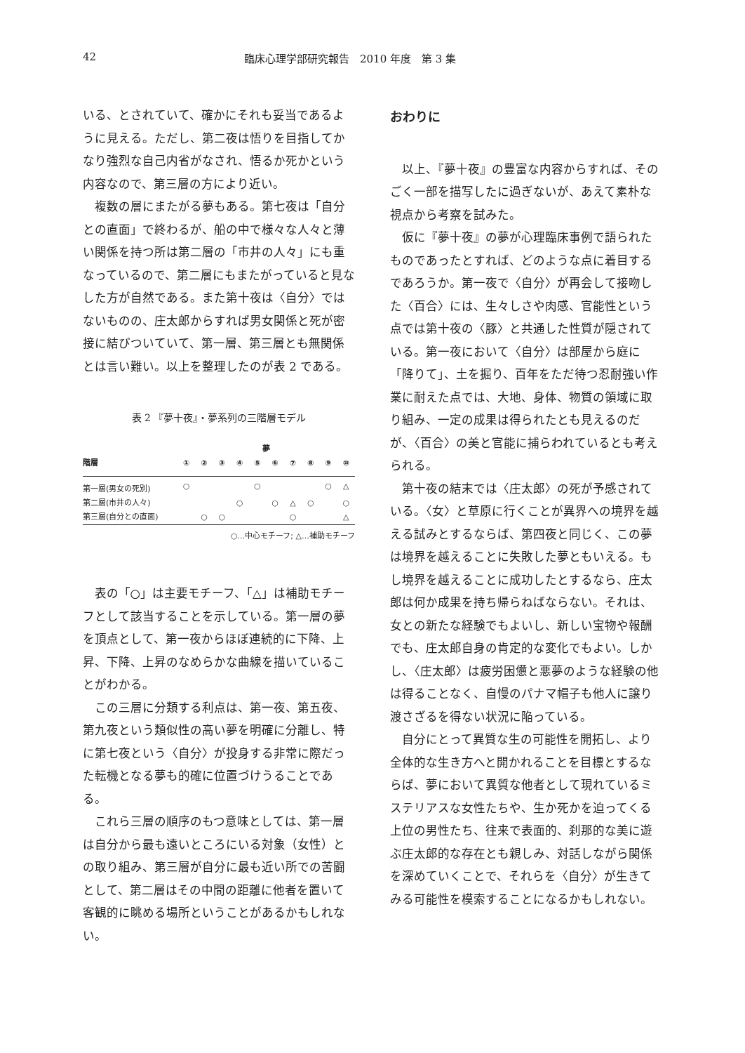42 臨床心理学部研究報告　2010 年度　第 3 集
いる、とされていて、確かにそれも妥当であるように見える。ただし、第二夜は悟りを目指してかなり強烈な自己内省がなされ、悟るか死かという内容なので、第三層の方により近い。
複数の層にまたがる夢もある。第七夜は「自分との直面」で終わるが、船の中で様々な人々と薄い関係を持つ所は第二層の「市井の人々」にも重なっているので、第二層にもまたがっていると見なした方が自然である。また第十夜は〈自分〉ではないものの、庄太郎からすれば男女関係と死が密接に結びついていて、第一層、第三層とも無関係とは言い難い。以上を整理したのが表 2 である。
表 2 『夢十夜』・夢系列の三階層モデル
| | 夢 | | | | | | | | | |
| --- | --- | --- | --- | --- | --- | --- | --- | --- | --- | --- |
| 階層 | ① | ② | ③ | ④ | ⑤ | ⑥ | ⑦ | ⑧ | ⑨ | ⑩ |
| 第一層(男女の死別) | ○ | | | | ○ | | | | ○ | △ |
| 第二層(市井の人々) | | | | ○ | | ○ | △ | ○ | | ○ |
| 第三層(自分との直面) | | ○ | ○ | | | | ○ | | | △ |
○…中心モチーフ; △…補助モチーフ
表の「○」は主要モチーフ、「△」は補助モチーフとして該当することを示している。第一層の夢を頂点として、第一夜からほぼ連続的に下降、上昇、下降、上昇のなめらかな曲線を描いていることがわかる。
この三層に分類する利点は、第一夜、第五夜、第九夜という類似性の高い夢を明確に分離し、特に第七夜という〈自分〉が投身する非常に際だった転機となる夢も的確に位置づけうることである。
これら三層の順序のもつ意味としては、第一層は自分から最も遠いところにいる対象（女性）との取り組み、第三層が自分に最も近い所での苦闘として、第二層はその中間の距離に他者を置いて客観的に眺める場所ということがあるかもしれない。
おわりに
以上、『夢十夜』の豊富な内容からすれば、そのごく一部を描写したに過ぎないが、あえて素朴な視点から考察を試みた。
仮に『夢十夜』の夢が心理臨床事例で語られたものであったとすれば、どのような点に着目するであろうか。第一夜で〈自分〉が再会して接吻した〈百合〉には、生々しさや肉感、官能性という点では第十夜の〈豚〉と共通した性質が隠されている。第一夜において〈自分〉は部屋から庭に「降りて」、土を掘り、百年をただ待つ忍耐強い作業に耐えた点では、大地、身体、物質の領域に取り組み、一定の成果は得られたとも見えるのだが、〈百合〉の美と官能に捕らわれているとも考えられる。
第十夜の結末では〈庄太郎〉の死が予感されている。〈女〉と草原に行くことが異界への境界を越える試みとするならば、第四夜と同じく、この夢は境界を越えることに失敗した夢ともいえる。もし境界を越えることに成功したとするなら、庄太郎は何か成果を持ち帰らねばならない。それは、女との新たな経験でもよいし、新しい宝物や報酬でも、庄太郎自身の肯定的な変化でもよい。しかし、〈庄太郎〉は疲労困憊と悪夢のような経験の他は得ることなく、自慢のパナマ帽子も他人に譲り渡さざるを得ない状況に陥っている。
自分にとって異質な生の可能性を開拓し、より全体的な生き方へと開かれることを目標とするならば、夢において異質な他者として現れているミステリアスな女性たちや、生か死かを迫ってくる上位の男性たち、往来で表面的、刹那的な美に遊ぶ庄太郎的な存在とも親しみ、対話しながら関係を深めていくことで、それらを〈自分〉が生きてみる可能性を模索することになるかもしれない。